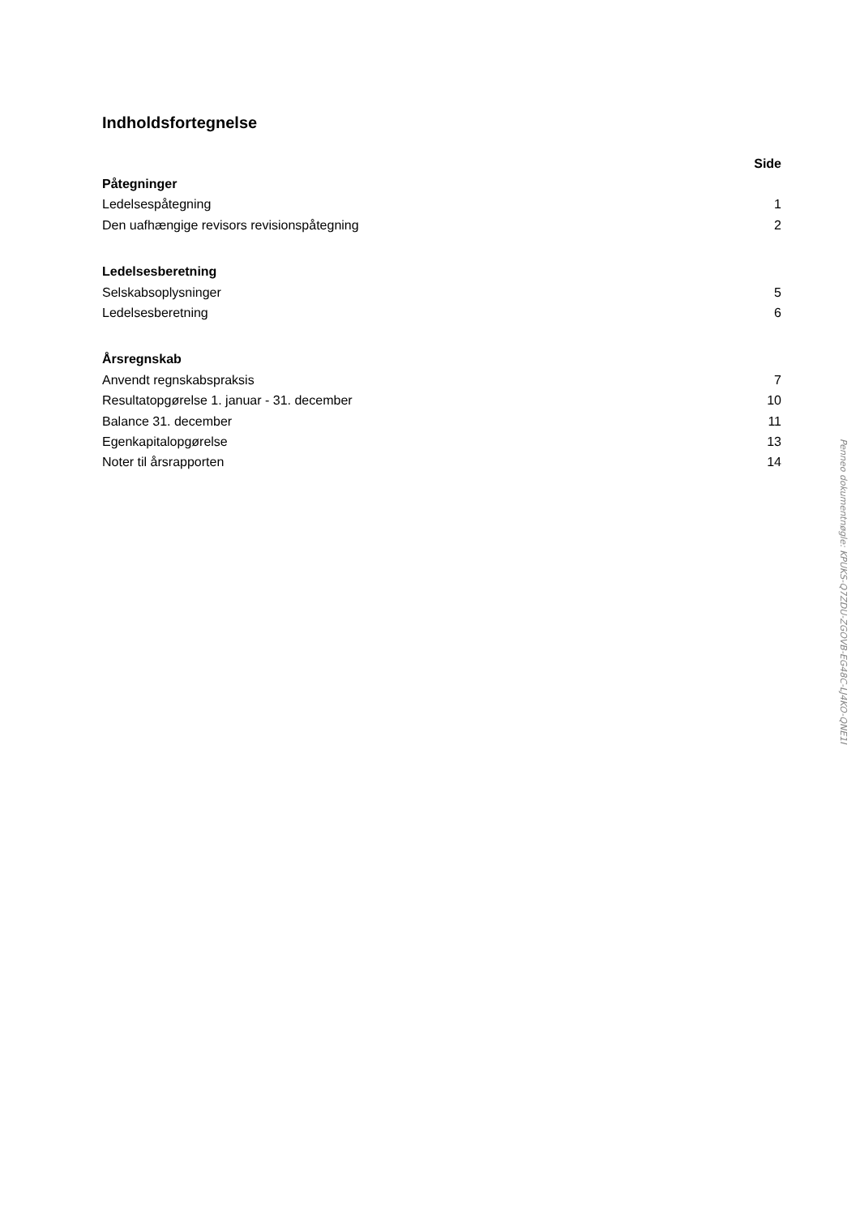Indholdsfortegnelse
| | Side |
| --- | --- |
| Påtegninger | |
| Ledelsespåtegning | 1 |
| Den uafhængige revisors revisionspåtegning | 2 |
| Ledelsesberetning | |
| Selskabsoplysninger | 5 |
| Ledelsesberetning | 6 |
| Årsregnskab | |
| Anvendt regnskabspraksis | 7 |
| Resultatopgørelse 1. januar - 31. december | 10 |
| Balance 31. december | 11 |
| Egenkapitalopgørelse | 13 |
| Noter til årsrapporten | 14 |
Penneo dokumentnøgle: KPUKS-Q7ZDU-ZGOVB-EG48C-LJ4KO-QNE1I